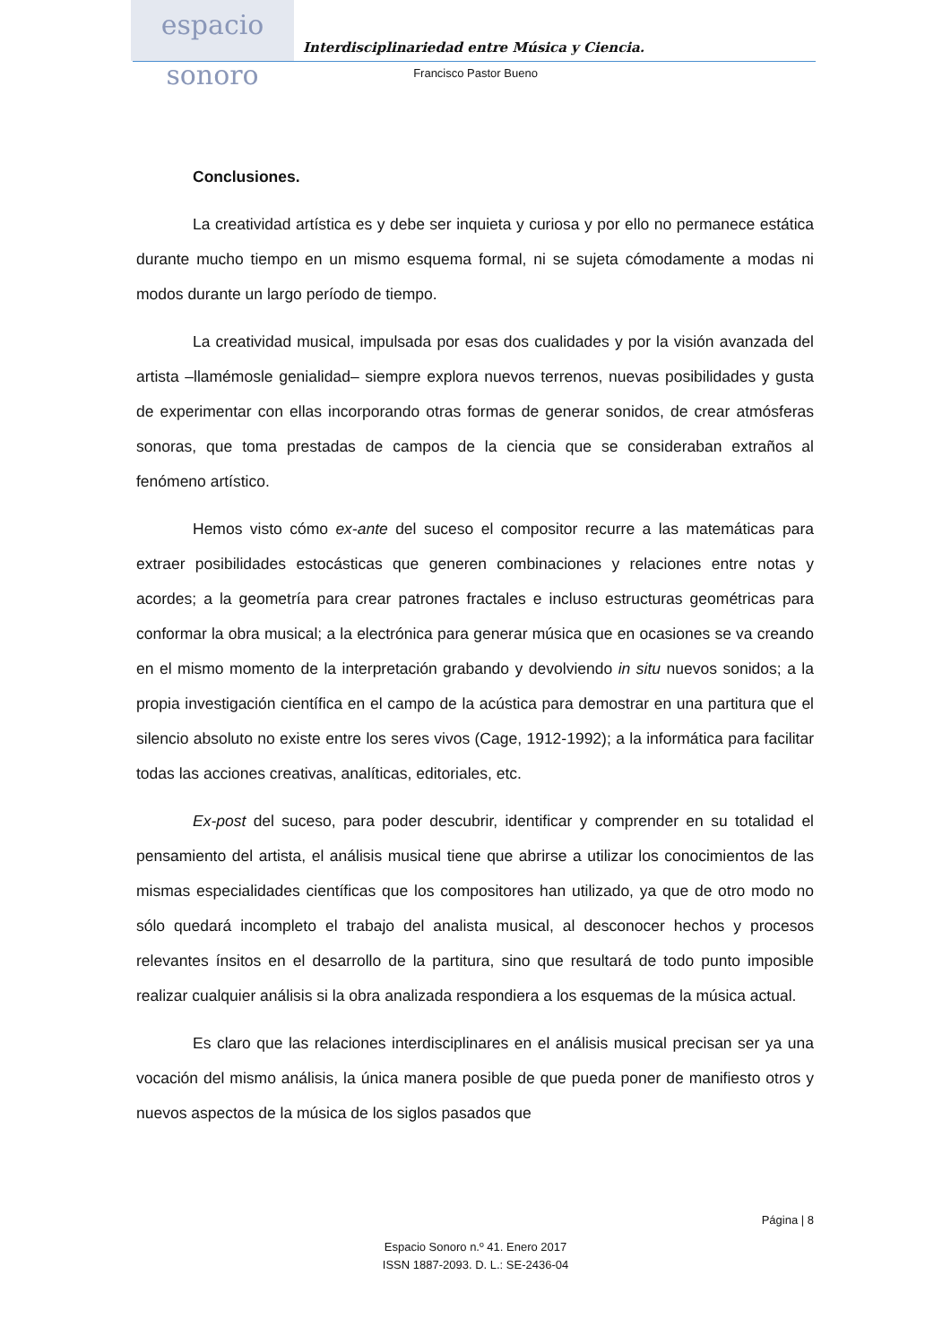espacio sonoro
Interdisciplinariedad entre Música y Ciencia.
Francisco Pastor Bueno
Conclusiones.
La creatividad artística es y debe ser inquieta y curiosa y por ello no permanece estática durante mucho tiempo en un mismo esquema formal, ni se sujeta cómodamente a modas ni modos durante un largo período de tiempo.
La creatividad musical, impulsada por esas dos cualidades y por la visión avanzada del artista –llamémosle genialidad– siempre explora nuevos terrenos, nuevas posibilidades y gusta de experimentar con ellas incorporando otras formas de generar sonidos, de crear atmósferas sonoras, que toma prestadas de campos de la ciencia que se consideraban extraños al fenómeno artístico.
Hemos visto cómo ex-ante del suceso el compositor recurre a las matemáticas para extraer posibilidades estocásticas que generen combinaciones y relaciones entre notas y acordes; a la geometría para crear patrones fractales e incluso estructuras geométricas para conformar la obra musical; a la electrónica para generar música que en ocasiones se va creando en el mismo momento de la interpretación grabando y devolviendo in situ nuevos sonidos; a la propia investigación científica en el campo de la acústica para demostrar en una partitura que el silencio absoluto no existe entre los seres vivos (Cage, 1912-1992); a la informática para facilitar todas las acciones creativas, analíticas, editoriales, etc.
Ex-post del suceso, para poder descubrir, identificar y comprender en su totalidad el pensamiento del artista, el análisis musical tiene que abrirse a utilizar los conocimientos de las mismas especialidades científicas que los compositores han utilizado, ya que de otro modo no sólo quedará incompleto el trabajo del analista musical, al desconocer hechos y procesos relevantes ínsitos en el desarrollo de la partitura, sino que resultará de todo punto imposible realizar cualquier análisis si la obra analizada respondiera a los esquemas de la música actual.
Es claro que las relaciones interdisciplinares en el análisis musical precisan ser ya una vocación del mismo análisis, la única manera posible de que pueda poner de manifiesto otros y nuevos aspectos de la música de los siglos pasados que
Página | 8
Espacio Sonoro n.º 41. Enero 2017
ISSN 1887-2093. D. L.: SE-2436-04